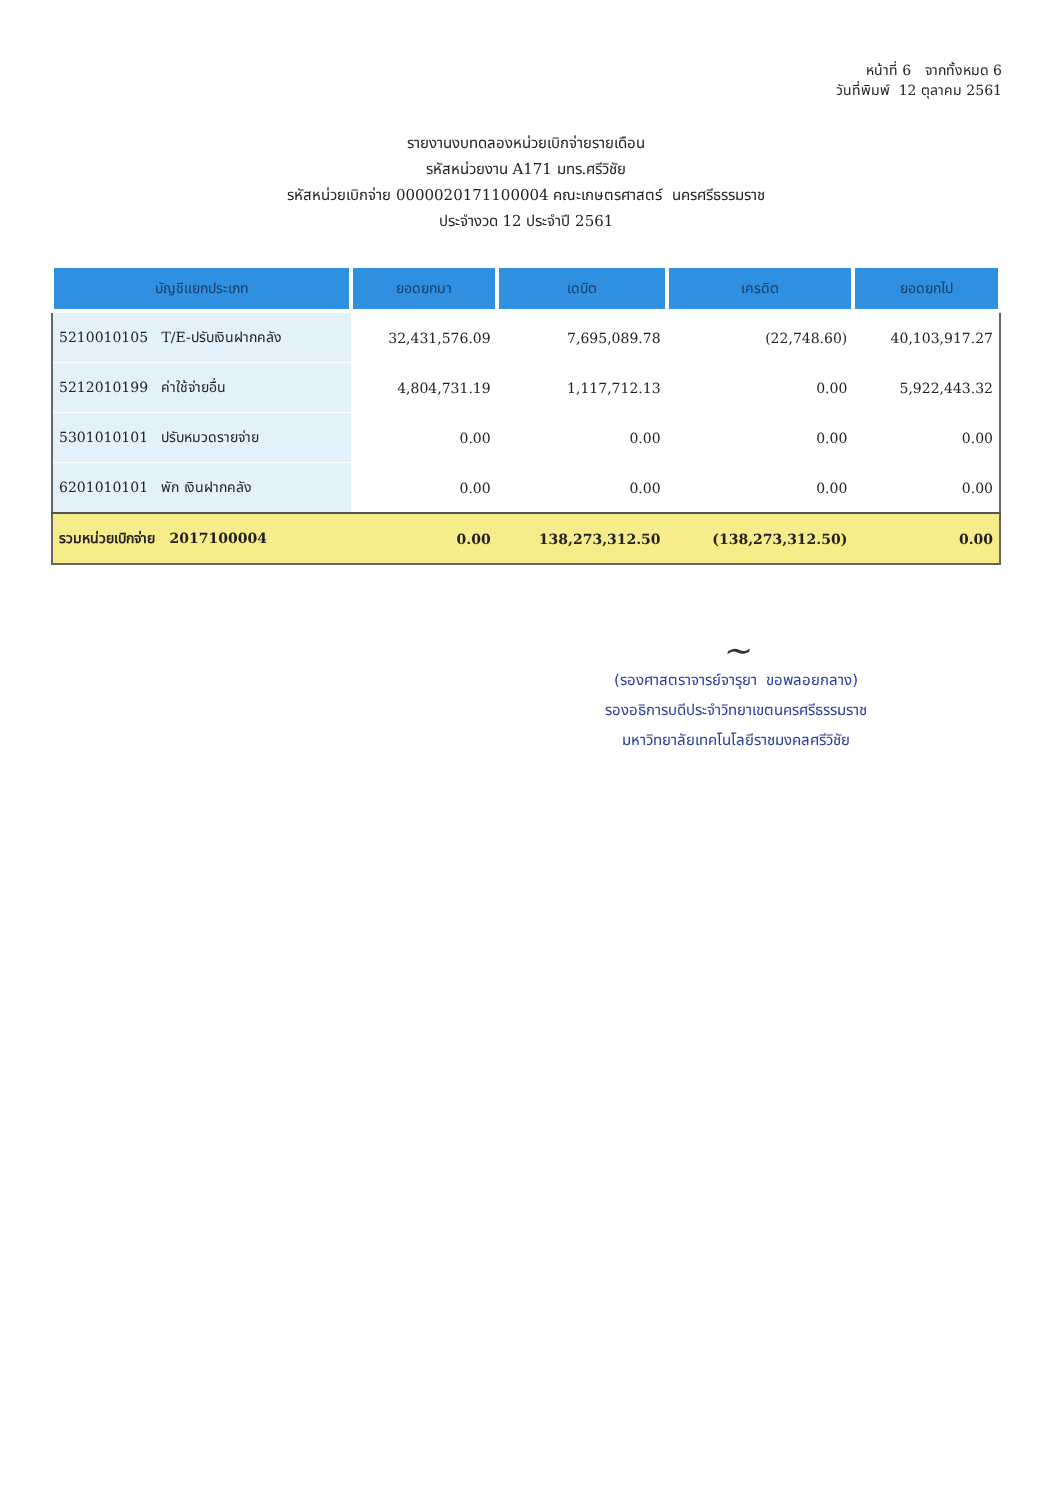หน้าที่ 6 จากทั้งหมด 6
วันที่พิมพ์ 12 ตุลาคม 2561
รายงานงบทดลองหน่วยเบิกจ่ายรายเดือน
รหัสหน่วยงาน A171 มทร.ศรีวิชัย
รหัสหน่วยเบิกจ่าย 0000020171100004 คณะเกษตรศาสตร์ นครศรีธรรมราช
ประจำงวด 12 ประจำปี 2561
| บัญชีแยกประเภท | ยอดยกมา | เดบิต | เครดิต | ยอดยกไป |
| --- | --- | --- | --- | --- |
| 5210010105 T/E-ปรับเงินฝากคลัง | 32,431,576.09 | 7,695,089.78 | (22,748.60) | 40,103,917.27 |
| 5212010199 ค่าใช้จ่ายอื่น | 4,804,731.19 | 1,117,712.13 | 0.00 | 5,922,443.32 |
| 5301010101 ปรับหมวดรายจ่าย | 0.00 | 0.00 | 0.00 | 0.00 |
| 6201010101 พัก เงินฝากคลัง | 0.00 | 0.00 | 0.00 | 0.00 |
| รวมหน่วยเบิกจ่าย 2017100004 | 0.00 | 138,273,312.50 | (138,273,312.50) | 0.00 |
~
(รองศาสตราจารย์จารุยา ขอพลอยกลาง)
รองอธิการบดีประจำวิทยาเขตนครศรีธรรมราช
มหาวิทยาลัยเทคโนโลยีราชมงคลศรีวิชัย